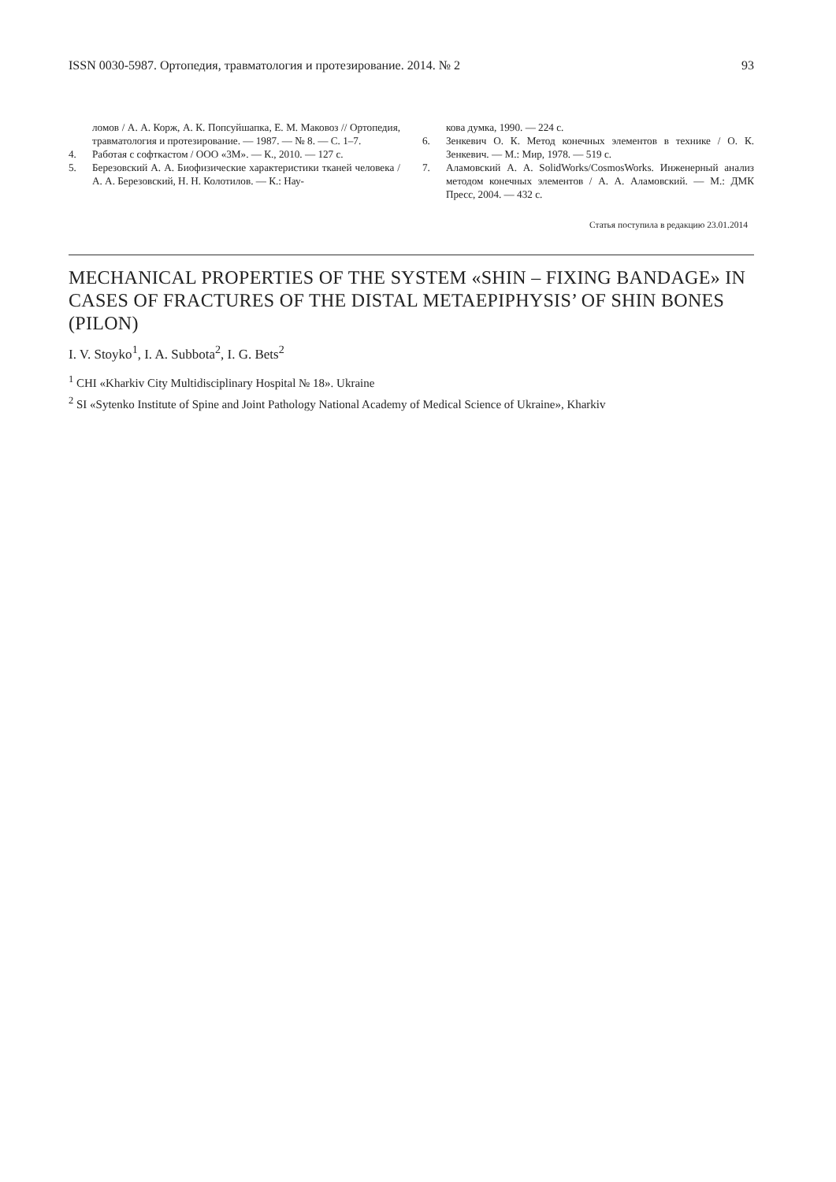ISSN 0030-5987. Ортопедия, травматология и протезирование. 2014. № 2 93
ломов / А. А. Корж, А. К. Попсуйшапка, Е. М. Маковоз // Ортопедия, травматология и протезирование. — 1987. — № 8. — С. 1–7.
4. Работая с софткастом / ООО «3М». — К., 2010. — 127 с.
5. Березовский А. А. Биофизические характеристики тканей человека / А. А. Березовский, Н. Н. Колотилов. — К.: Нау-
кова думка, 1990. — 224 с.
6. Зенкевич О. К. Метод конечных элементов в технике / О. К. Зенкевич. — М.: Мир, 1978. — 519 с.
7. Аламовский А. А. SolidWorks/CosmosWorks. Инженерный анализ методом конечных элементов / А. А. Аламовский. — М.: ДМК Пресс, 2004. — 432 с.
Статья поступила в редакцию 23.01.2014
MECHANICAL PROPERTIES OF THE SYSTEM «SHIN – FIXING BANDAGE» IN CASES OF FRACTURES OF THE DISTAL METAEPIPHYSIS’ OF SHIN BONES (PILON)
I. V. Stoyko<sup>1</sup>, I. A. Subbota<sup>2</sup>, I. G. Bets<sup>2</sup>
<sup>1</sup> CHI «Kharkiv City Multidisciplinary Hospital № 18». Ukraine
<sup>2</sup> SI «Sytenko Institute of Spine and Joint Pathology National Academy of Medical Science of Ukraine», Kharkiv